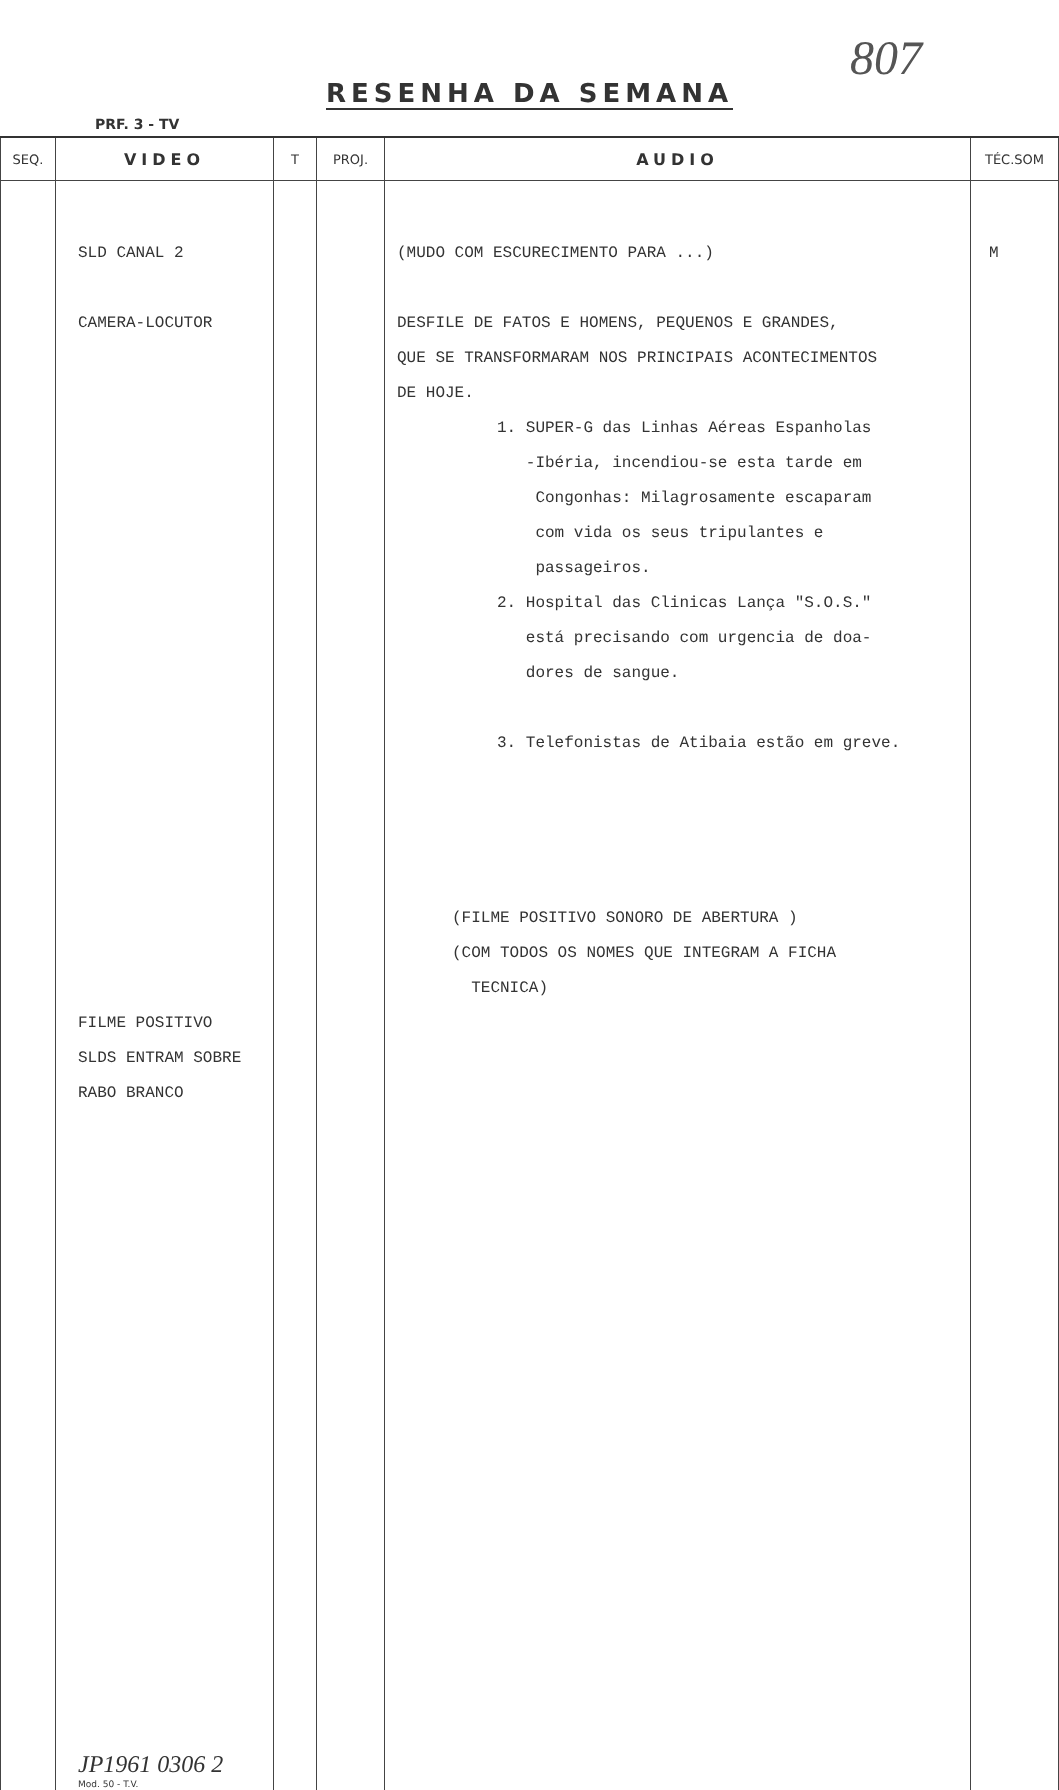807
RESENHA DA SEMANA
PRF. 3 - TV
| SEQ. | VIDEO | T | PROJ. | AUDIO | TÉC.SOM |
| --- | --- | --- | --- | --- | --- |
| | SLD CANAL 2 CAMERA-LOCUTOR FILME POSITIVO SLDS ENTRAM SOBRE RABO BRANCO JP1961 0306 2 Mod. 50 - T.V. | | | (MUDO COM ESCURECIMENTO PARA ...) DESFILE DE FATOS E HOMENS, PEQUENOS E GRANDES, QUE SE TRANSFORMARAM NOS PRINCIPAIS ACONTECIMENTOS DE HOJE. 1. SUPER-G das Linhas Aéreas Espanholas -Ibéria, incendiou-se esta tarde em Congonhas: Milagrosamente escaparam com vida os seus tripulantes e passageiros. 2. Hospital das Clinicas Lança "S.O.S." está precisando com urgencia de doa- dores de sangue. 3. Telefonistas de Atibaia estão em greve. (FILME POSITIVO SONORO DE ABERTURA ) (COM TODOS OS NOMES QUE INTEGRAM A FICHA TECNICA) | M |